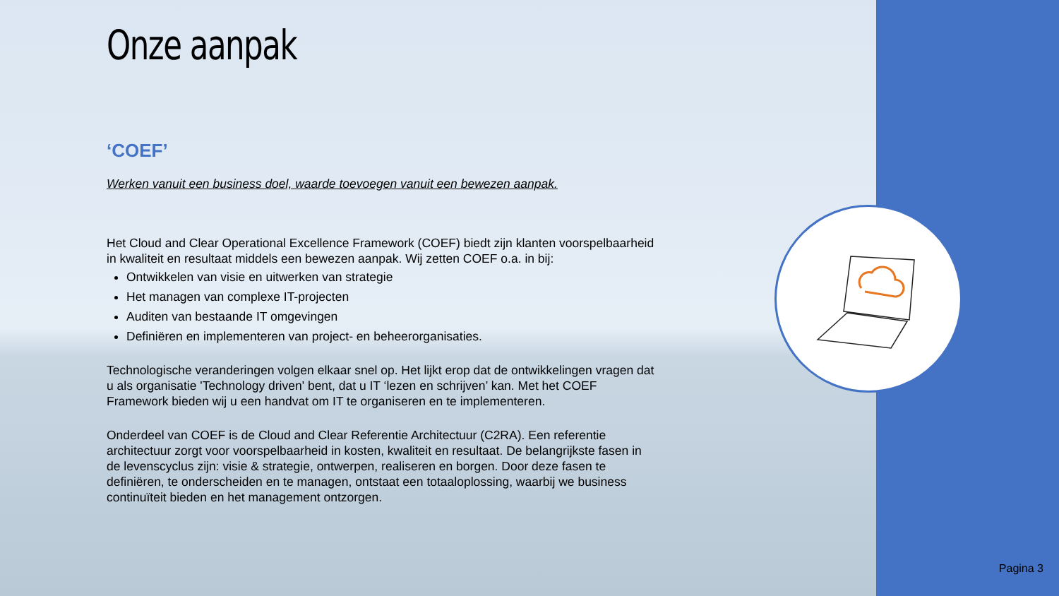Onze aanpak
‘COEF’
Werken vanuit een business doel, waarde toevoegen vanuit een bewezen aanpak.
Het Cloud and Clear Operational Excellence Framework (COEF) biedt zijn klanten voorspelbaarheid in kwaliteit en resultaat middels een bewezen aanpak. Wij zetten COEF o.a. in bij:
Ontwikkelen van visie en uitwerken van strategie
Het managen van complexe IT-projecten
Auditen van bestaande IT omgevingen
Definiëren en implementeren van project- en beheerorganisaties.
Technologische veranderingen volgen elkaar snel op. Het lijkt erop dat de ontwikkelingen vragen dat u als organisatie 'Technology driven' bent, dat u IT ‘lezen en schrijven’ kan. Met het COEF Framework bieden wij u een handvat om IT te organiseren en te implementeren.
Onderdeel van COEF is de Cloud and Clear Referentie Architectuur (C2RA). Een referentie architectuur zorgt voor voorspelbaarheid in kosten, kwaliteit en resultaat. De belangrijkste fasen in de levenscyclus zijn: visie & strategie, ontwerpen, realiseren en borgen. Door deze fasen te definiëren, te onderscheiden en te managen, ontstaat een totaaloplossing, waarbij we business continuïteit bieden en het management ontzorgen.
Pagina 3